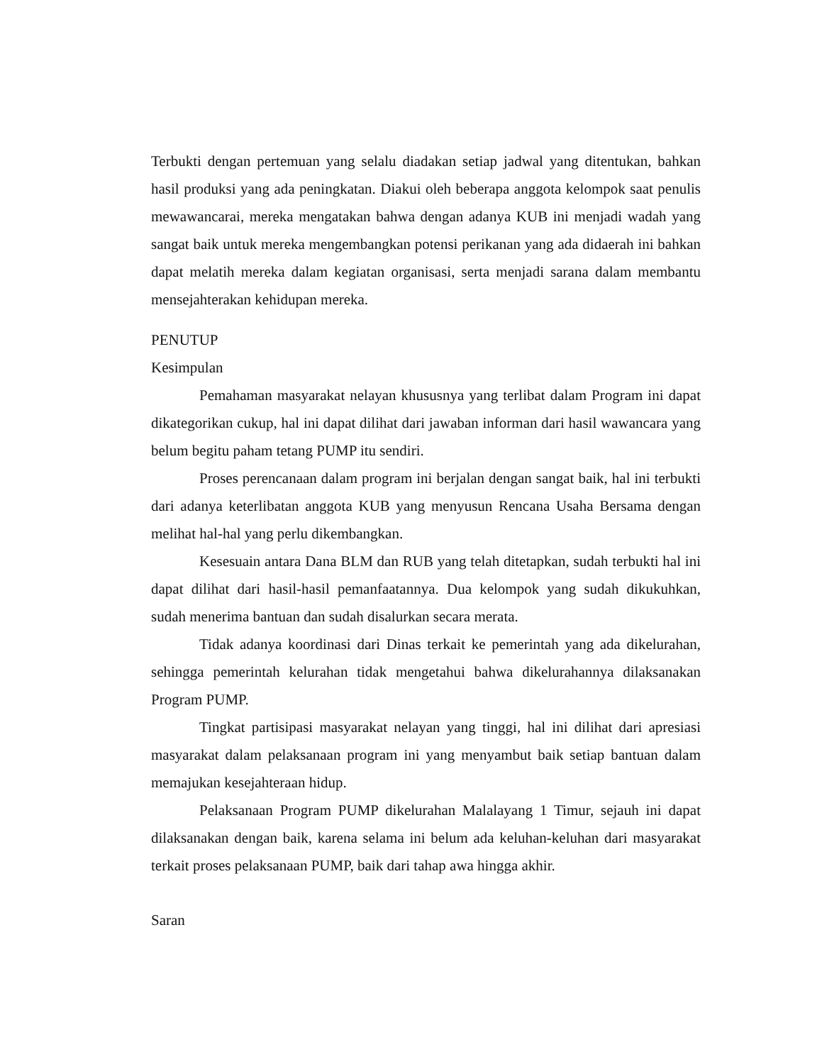Terbukti dengan pertemuan yang selalu diadakan setiap jadwal yang ditentukan, bahkan hasil produksi yang ada peningkatan. Diakui oleh beberapa anggota kelompok saat penulis mewawancarai, mereka mengatakan bahwa dengan adanya KUB ini menjadi wadah yang sangat baik untuk mereka mengembangkan potensi perikanan yang ada didaerah ini bahkan dapat melatih mereka dalam kegiatan organisasi, serta menjadi sarana dalam membantu mensejahterakan kehidupan mereka.
PENUTUP
Kesimpulan
Pemahaman masyarakat nelayan khususnya yang terlibat dalam Program ini dapat dikategorikan cukup, hal ini dapat dilihat dari jawaban informan dari hasil wawancara yang belum begitu paham tetang PUMP itu sendiri.
Proses perencanaan dalam program ini berjalan dengan sangat baik, hal ini terbukti dari adanya keterlibatan anggota KUB yang menyusun Rencana Usaha Bersama dengan melihat hal-hal yang perlu dikembangkan.
Kesesuain antara Dana BLM dan RUB yang telah ditetapkan, sudah terbukti hal ini dapat dilihat dari hasil-hasil pemanfaatannya. Dua kelompok yang sudah dikukuhkan, sudah menerima bantuan dan sudah disalurkan secara merata.
Tidak adanya koordinasi dari Dinas terkait ke pemerintah yang ada dikelurahan, sehingga pemerintah kelurahan tidak mengetahui bahwa dikelurahannya dilaksanakan Program PUMP.
Tingkat partisipasi masyarakat nelayan yang tinggi, hal ini dilihat dari apresiasi masyarakat dalam pelaksanaan program ini yang menyambut baik setiap bantuan dalam memajukan kesejahteraan hidup.
Pelaksanaan Program PUMP dikelurahan Malalayang 1 Timur, sejauh ini dapat dilaksanakan dengan baik, karena selama ini belum ada keluhan-keluhan dari masyarakat terkait proses pelaksanaan PUMP, baik dari tahap awa hingga akhir.
Saran